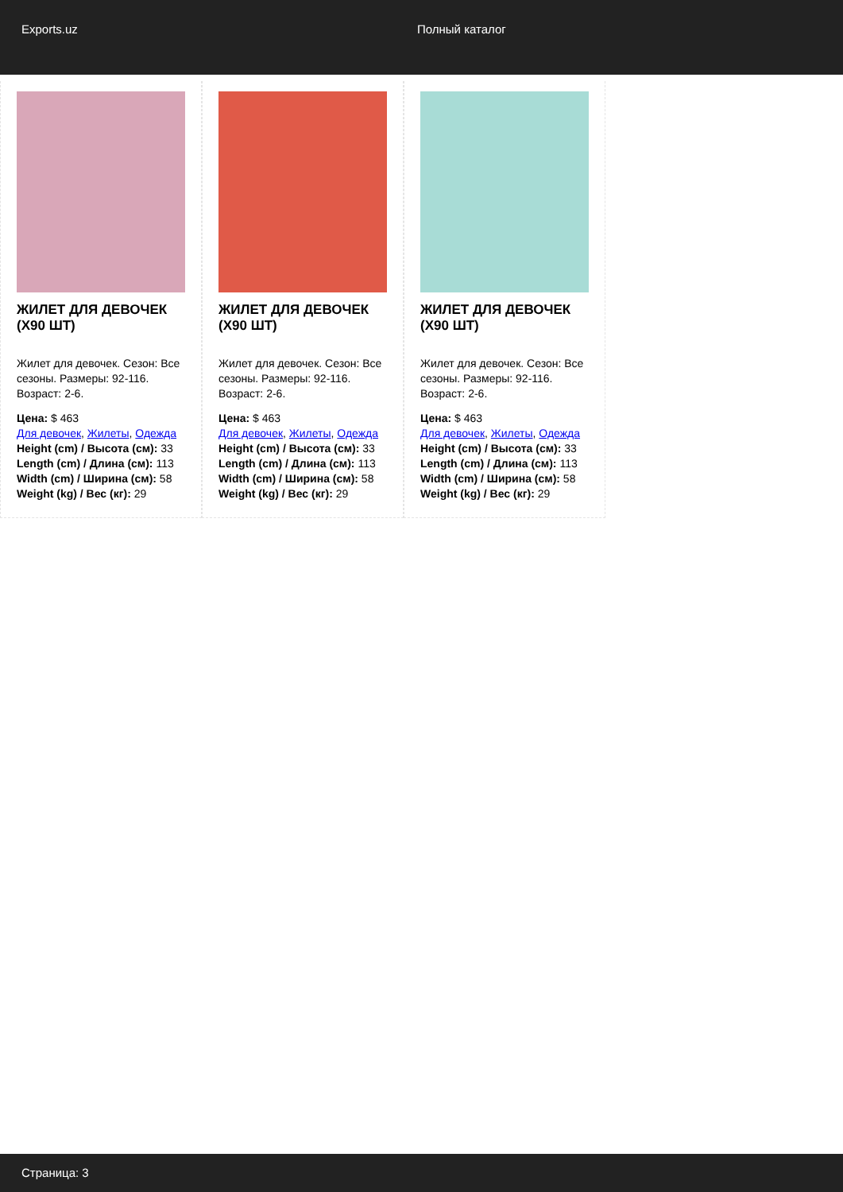Exports.uz Полный каталог
ЖИЛЕТ ДЛЯ ДЕВОЧЕК (X90 ШТ)
Жилет для девочек. Сезон: Все сезоны. Размеры: 92-116. Возраст: 2-6.
Цена: $ 463
Для девочек, Жилеты, Одежда
Height (cm) / Высота (см): 33
Length (cm) / Длина (см): 113
Width (cm) / Ширина (см): 58
Weight (kg) / Вес (кг): 29
ЖИЛЕТ ДЛЯ ДЕВОЧЕК (X90 ШТ)
Жилет для девочек. Сезон: Все сезоны. Размеры: 92-116. Возраст: 2-6.
Цена: $ 463
Для девочек, Жилеты, Одежда
Height (cm) / Высота (см): 33
Length (cm) / Длина (см): 113
Width (cm) / Ширина (см): 58
Weight (kg) / Вес (кг): 29
ЖИЛЕТ ДЛЯ ДЕВОЧЕК (X90 ШТ)
Жилет для девочек. Сезон: Все сезоны. Размеры: 92-116. Возраст: 2-6.
Цена: $ 463
Для девочек, Жилеты, Одежда
Height (cm) / Высота (см): 33
Length (cm) / Длина (см): 113
Width (cm) / Ширина (см): 58
Weight (kg) / Вес (кг): 29
Страница: 3